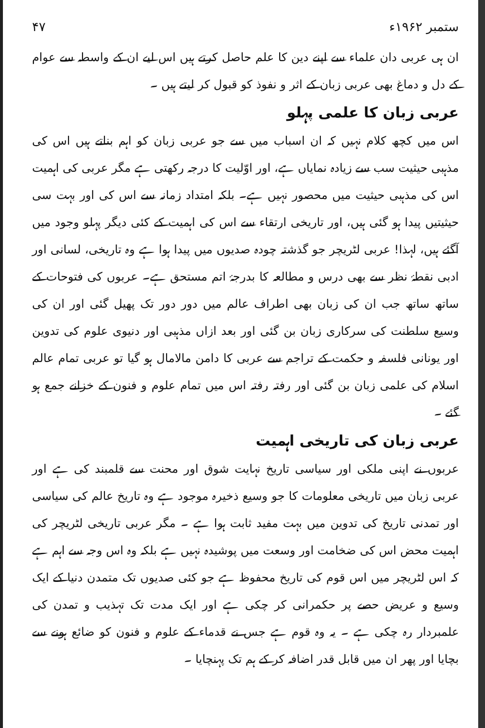۴۷ ستمبر ۱۹۶۲ء
ان ہی عربی دان علماء سے اپنے دین کا علم حاصل کرتے ہیں اس لیے ان کے واسطہ سے عوام کے دل و دماغ بھی عربی زبان کے اثر و نفوذ کو قبول کر لیتے ہیں ۔
عربی زبان کا علمی پہلو
اس میں کچھ کلام نہیں کہ ان اسباب میں سے جو عربی زبان کو اہم بناتے ہیں اس کی مذہبی حیثیت سب سے زیادہ نمایاں ہے، اور اوّلیت کا درجہ رکھتی ہے مگر عربی کی اہمیت اس کی مذہبی حیثیت میں محصور نہیں ہے۔ بلکہ امتداد زمانہ سے اس کی اور بہت سی حیثیتیں پیدا ہو گئی ہیں، اور تاریخی ارتقاء سے اس کی اہمیت کے کئی دیگر پہلو وجود میں آگئے ہیں، لہذا! عربی لٹریچر جو گذشتہ چودہ صدیوں میں پیدا ہوا ہے وہ تاریخی، لسانی اور ادبی نقطۂ نظر سے بھی درس و مطالعہ کا بدرجۂ اتم مستحق ہے۔ عربوں کی فتوحات کے ساتھ ساتھ جب ان کی زبان بھی اطراف عالم میں دور دور تک پھیل گئی اور ان کی وسیع سلطنت کی سرکاری زبان بن گئی اور بعد ازاں مذہبی اور دنیوی علوم کی تدوین اور یونانی فلسفہ و حکمت کے تراجم سے عربی کا دامن مالامال ہو گیا تو عربی تمام عالم اسلام کی علمی زبان بن گئی اور رفتہ رفتہ اس میں تمام علوم و فنون کے خزانے جمع ہو گئے ۔
عربی زبان کی تاریخی اہمیت
عربوں نے اپنی ملکی اور سیاسی تاریخ نہایت شوق اور محنت سے قلمبند کی ہے اور عربی زبان میں تاریخی معلومات کا جو وسیع ذخیرہ موجود ہے وہ تاریخ عالم کی سیاسی اور تمدنی تاریخ کی تدوین میں بہت مفید ثابت ہوا ہے ۔ مگر عربی تاریخی لٹریچر کی اہمیت محض اس کی ضخامت اور وسعت میں پوشیدہ نہیں ہے بلکہ وہ اس وجہ سے اہم ہے کہ اس لٹریچر میں اس قوم کی تاریخ محفوظ ہے جو کئی صدیوں تک متمدن دنیا کے ایک وسیع و عریض حصے پر حکمرانی کر چکی ہے اور ایک مدت تک تہذیب و تمدن کی علمبردار رہ چکی ہے ۔ یہ وہ قوم ہے جس نے قدماء کے علوم و فنون کو ضائع ہونے سے بچایا اور پھر ان میں قابل قدر اضافہ کر کے ہم تک پہنچایا ۔